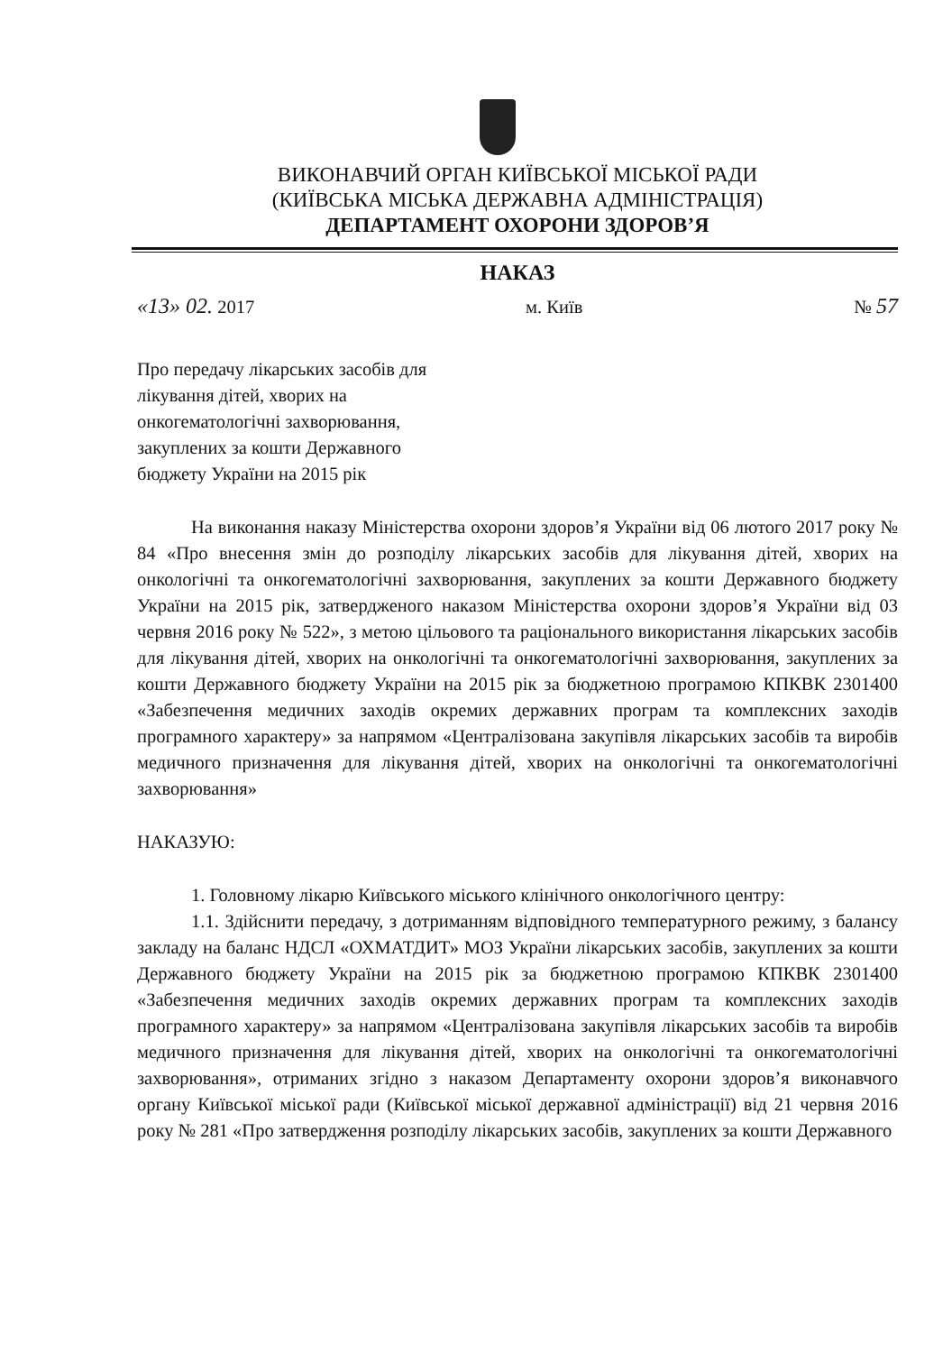ВИКОНАВЧИЙ ОРГАН КИЇВСЬКОЇ МІСЬКОЇ РАДИ
(КИЇВСЬКА МІСЬКА ДЕРЖАВНА АДМІНІСТРАЦІЯ)
ДЕПАРТАМЕНТ ОХОРОНИ ЗДОРОВ’Я
НАКАЗ
«13» 02. 2017 м. Київ № 57
Про передачу лікарських засобів для лікування дітей, хворих на онкогематологічні захворювання, закуплених за кошти Державного бюджету України на 2015 рік
На виконання наказу Міністерства охорони здоров’я України від 06 лютого 2017 року № 84 «Про внесення змін до розподілу лікарських засобів для лікування дітей, хворих на онкологічні та онкогематологічні захворювання, закуплених за кошти Державного бюджету України на 2015 рік, затвердженого наказом Міністерства охорони здоров’я України від 03 червня 2016 року № 522», з метою цільового та раціонального використання лікарських засобів для лікування дітей, хворих на онкологічні та онкогематологічні захворювання, закуплених за кошти Державного бюджету України на 2015 рік за бюджетною програмою КПКВК 2301400 «Забезпечення медичних заходів окремих державних програм та комплексних заходів програмного характеру» за напрямом «Централізована закупівля лікарських засобів та виробів медичного призначення для лікування дітей, хворих на онкологічні та онкогематологічні захворювання»
НАКАЗУЮ:
1. Головному лікарю Київського міського клінічного онкологічного центру:
1.1. Здійснити передачу, з дотриманням відповідного температурного режиму, з балансу закладу на баланс НДСЛ «ОХМАТДИТ» МОЗ України лікарських засобів, закуплених за кошти Державного бюджету України на 2015 рік за бюджетною програмою КПКВК 2301400 «Забезпечення медичних заходів окремих державних програм та комплексних заходів програмного характеру» за напрямом «Централізована закупівля лікарських засобів та виробів медичного призначення для лікування дітей, хворих на онкологічні та онкогематологічні захворювання», отриманих згідно з наказом Департаменту охорони здоров’я виконавчого органу Київської міської ради (Київської міської державної адміністрації) від 21 червня 2016 року № 281 «Про затвердження розподілу лікарських засобів, закуплених за кошти Державного